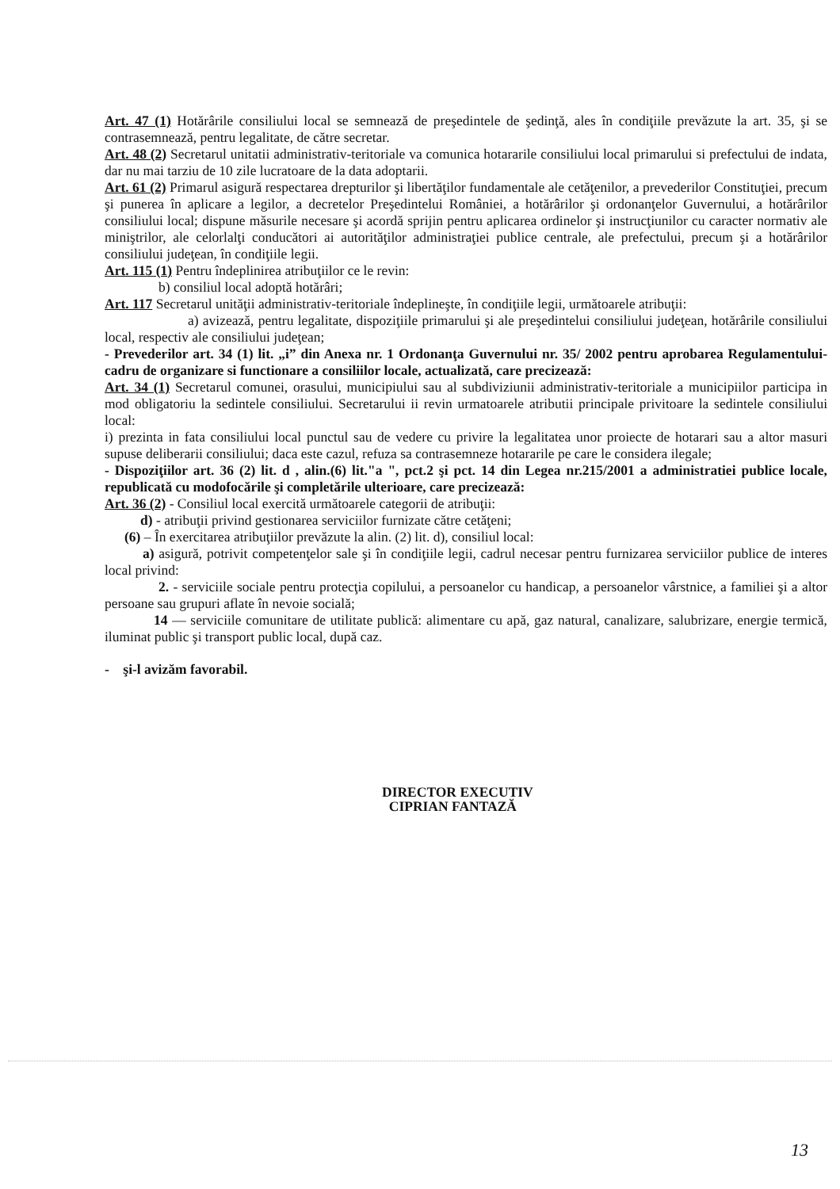Art. 47 (1) Hotărârile consiliului local se semnează de preşedintele de şedinţă, ales în condiţiile prevăzute la art. 35, şi se contrasemnează, pentru legalitate, de către secretar.
Art. 48 (2) Secretarul unitatii administrativ-teritoriale va comunica hotararile consiliului local primarului si prefectului de indata, dar nu mai tarziu de 10 zile lucratoare de la data adoptarii.
Art. 61 (2) Primarul asigură respectarea drepturilor şi libertăţilor fundamentale ale cetăţenilor, a prevederilor Constituţiei, precum şi punerea în aplicare a legilor, a decretelor Preşedintelui României, a hotărârilor şi ordonanţelor Guvernului, a hotărârilor consiliului local; dispune măsurile necesare şi acordă sprijin pentru aplicarea ordinelor şi instrucţiunilor cu caracter normativ ale miniştrilor, ale celorlalţi conducători ai autorităţilor administraţiei publice centrale, ale prefectului, precum şi a hotărârilor consiliului judeţean, în condiţiile legii.
Art. 115 (1) Pentru îndeplinirea atribuţiilor ce le revin:
b) consiliul local adoptă hotărâri;
Art. 117 Secretarul unităţii administrativ-teritoriale îndeplineşte, în condiţiile legii, următoarele atribuţii:
a) avizează, pentru legalitate, dispoziţiile primarului şi ale preşedintelui consiliului judeţean, hotărârile consiliului local, respectiv ale consiliului judeţean;
- Prevederilor art. 34 (1) lit. „i” din Anexa nr. 1 Ordonanţa Guvernului nr. 35/ 2002 pentru aprobarea Regulamentului-cadru de organizare si functionare a consiliilor locale, actualizată, care precizează:
Art. 34 (1) Secretarul comunei, orasului, municipiului sau al subdiviziunii administrativ-teritoriale a municipiilor participa in mod obligatoriu la sedintele consiliului. Secretarului ii revin urmatoarele atributii principale privitoare la sedintele consiliului local:
i) prezinta in fata consiliului local punctul sau de vedere cu privire la legalitatea unor proiecte de hotarari sau a altor masuri supuse deliberarii consiliului; daca este cazul, refuza sa contrasemneze hotararile pe care le considera ilegale;
- Dispoziţiilor art. 36 (2) lit. d , alin.(6) lit."a ", pct.2 şi pct. 14 din Legea nr.215/2001 a administratiei publice locale, republicată cu modofocările şi completările ulterioare, care precizează:
Art. 36 (2) - Consiliul local exercită următoarele categorii de atribuţii:
d) - atribuţii privind gestionarea serviciilor furnizate către cetăţeni;
(6) – În exercitarea atribuţiilor prevăzute la alin. (2) lit. d), consiliul local:
a) asigură, potrivit competenţelor sale şi în condiţiile legii, cadrul necesar pentru furnizarea serviciilor publice de interes local privind:
2. - serviciile sociale pentru protecţia copilului, a persoanelor cu handicap, a persoanelor vârstnice, a familiei şi a altor persoane sau grupuri aflate în nevoie socială;
14 — serviciile comunitare de utilitate publică: alimentare cu apă, gaz natural, canalizare, salubrizare, energie termică, iluminat public şi transport public local, după caz.
- şi-l avizăm favorabil.
DIRECTOR EXECUTIV
CIPRIAN FANTAZĂ
13